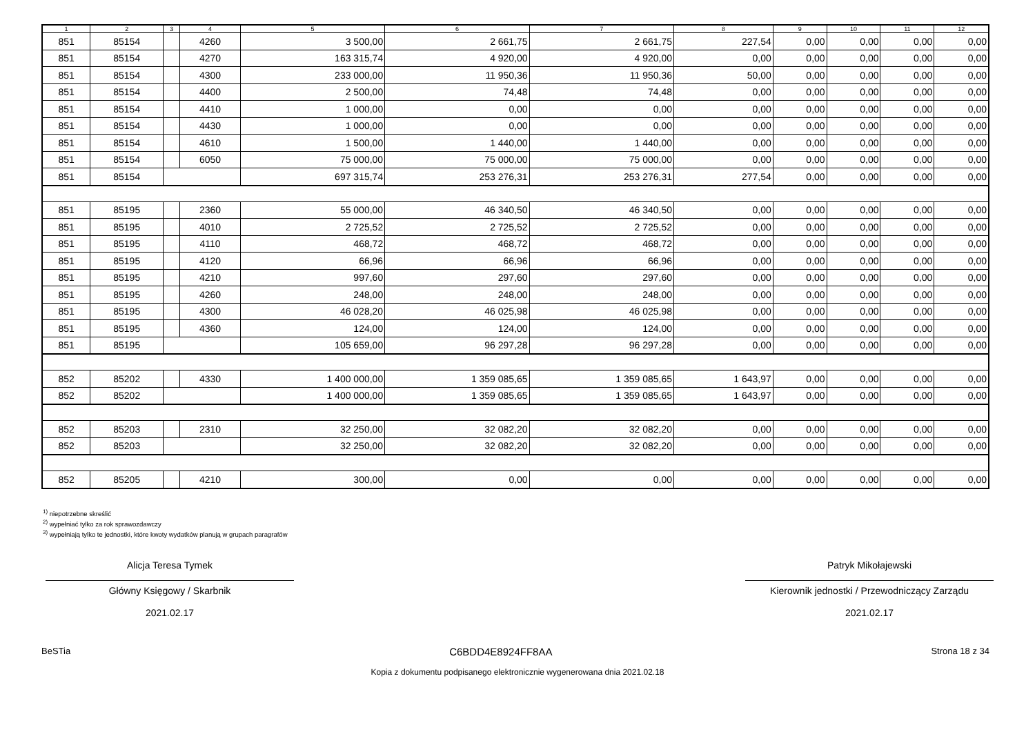| 1 | 2 | 3 | 4 | 5 | 6 | 7 | 8 | 9 | 10 | 11 | 12 |
| --- | --- | --- | --- | --- | --- | --- | --- | --- | --- | --- | --- |
| 851 | 85154 | | 4260 | 3 500,00 | 2 661,75 | 2 661,75 | 227,54 | 0,00 | 0,00 | 0,00 | 0,00 |
| 851 | 85154 | | 4270 | 163 315,74 | 4 920,00 | 4 920,00 | 0,00 | 0,00 | 0,00 | 0,00 | 0,00 |
| 851 | 85154 | | 4300 | 233 000,00 | 11 950,36 | 11 950,36 | 50,00 | 0,00 | 0,00 | 0,00 | 0,00 |
| 851 | 85154 | | 4400 | 2 500,00 | 74,48 | 74,48 | 0,00 | 0,00 | 0,00 | 0,00 | 0,00 |
| 851 | 85154 | | 4410 | 1 000,00 | 0,00 | 0,00 | 0,00 | 0,00 | 0,00 | 0,00 | 0,00 |
| 851 | 85154 | | 4430 | 1 000,00 | 0,00 | 0,00 | 0,00 | 0,00 | 0,00 | 0,00 | 0,00 |
| 851 | 85154 | | 4610 | 1 500,00 | 1 440,00 | 1 440,00 | 0,00 | 0,00 | 0,00 | 0,00 | 0,00 |
| 851 | 85154 | | 6050 | 75 000,00 | 75 000,00 | 75 000,00 | 0,00 | 0,00 | 0,00 | 0,00 | 0,00 |
| 851 | 85154 | | | 697 315,74 | 253 276,31 | 253 276,31 | 277,54 | 0,00 | 0,00 | 0,00 | 0,00 |
| 851 | 85195 | | 2360 | 55 000,00 | 46 340,50 | 46 340,50 | 0,00 | 0,00 | 0,00 | 0,00 | 0,00 |
| 851 | 85195 | | 4010 | 2 725,52 | 2 725,52 | 2 725,52 | 0,00 | 0,00 | 0,00 | 0,00 | 0,00 |
| 851 | 85195 | | 4110 | 468,72 | 468,72 | 468,72 | 0,00 | 0,00 | 0,00 | 0,00 | 0,00 |
| 851 | 85195 | | 4120 | 66,96 | 66,96 | 66,96 | 0,00 | 0,00 | 0,00 | 0,00 | 0,00 |
| 851 | 85195 | | 4210 | 997,60 | 297,60 | 297,60 | 0,00 | 0,00 | 0,00 | 0,00 | 0,00 |
| 851 | 85195 | | 4260 | 248,00 | 248,00 | 248,00 | 0,00 | 0,00 | 0,00 | 0,00 | 0,00 |
| 851 | 85195 | | 4300 | 46 028,20 | 46 025,98 | 46 025,98 | 0,00 | 0,00 | 0,00 | 0,00 | 0,00 |
| 851 | 85195 | | 4360 | 124,00 | 124,00 | 124,00 | 0,00 | 0,00 | 0,00 | 0,00 | 0,00 |
| 851 | 85195 | | | 105 659,00 | 96 297,28 | 96 297,28 | 0,00 | 0,00 | 0,00 | 0,00 | 0,00 |
| 852 | 85202 | | 4330 | 1 400 000,00 | 1 359 085,65 | 1 359 085,65 | 1 643,97 | 0,00 | 0,00 | 0,00 | 0,00 |
| 852 | 85202 | | | 1 400 000,00 | 1 359 085,65 | 1 359 085,65 | 1 643,97 | 0,00 | 0,00 | 0,00 | 0,00 |
| 852 | 85203 | | 2310 | 32 250,00 | 32 082,20 | 32 082,20 | 0,00 | 0,00 | 0,00 | 0,00 | 0,00 |
| 852 | 85203 | | | 32 250,00 | 32 082,20 | 32 082,20 | 0,00 | 0,00 | 0,00 | 0,00 | 0,00 |
| 852 | 85205 | | 4210 | 300,00 | 0,00 | 0,00 | 0,00 | 0,00 | 0,00 | 0,00 | 0,00 |
<sup>1)</sup> niepotrzebne skreślić
<sup>2)</sup> wypełniać tylko za rok sprawozdawczy
<sup>3)</sup> wypełniają tylko te jednostki, które kwoty wydatków planują w grupach paragrafów
Alicja Teresa Tymek
Główny Księgowy / Skarbnik
2021.02.17
Patryk Mikołajewski
Kierownik jednostki / Przewodniczący Zarządu
2021.02.17
BeSTia C6BDD4E8924FF8AA Strona 18 z 34
Kopia z dokumentu podpisanego elektronicznie wygenerowana dnia 2021.02.18